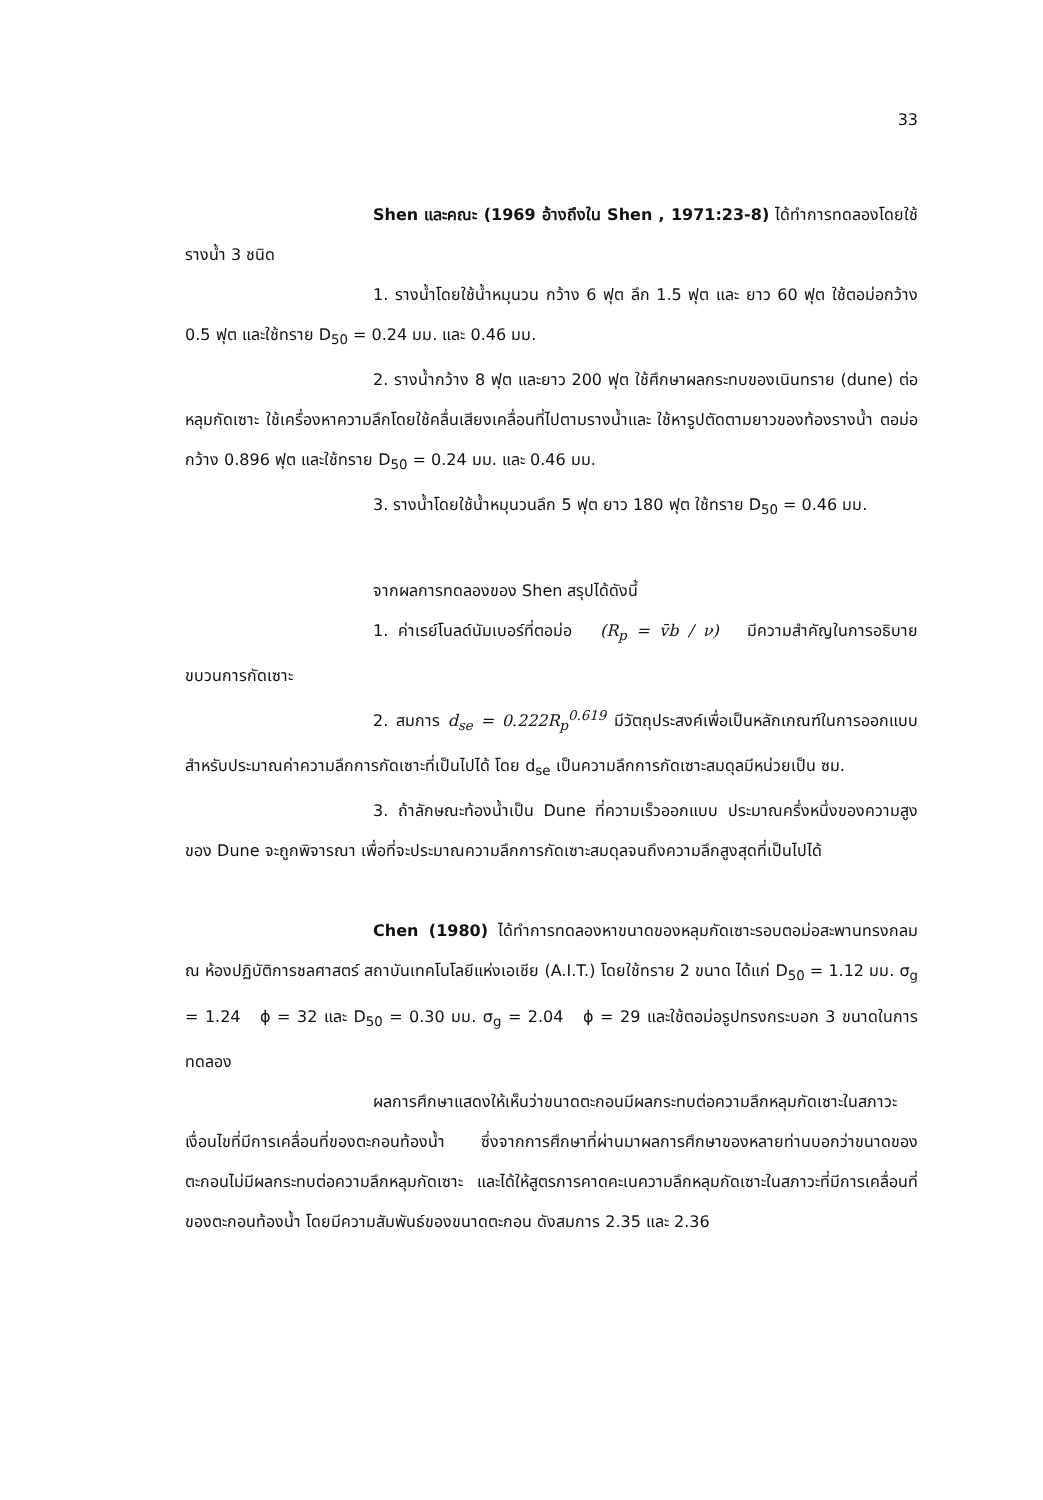33
Shen และคณะ (1969 อ้างถึงใน Shen , 1971:23-8) ได้ทำการทดลองโดยใช้รางน้ำ 3 ชนิด
1. รางน้ำโดยใช้น้ำหมุนวน กว้าง 6 ฟุต ลึก 1.5 ฟุต และ ยาว 60 ฟุต ใช้ตอม่อกว้าง 0.5 ฟุต และใช้ทราย D<sub>50</sub> = 0.24 มม. และ 0.46 มม.
2. รางน้ำกว้าง 8 ฟุต และยาว 200 ฟุต ใช้ศึกษาผลกระทบของเนินทราย (dune) ต่อหลุมกัดเซาะ ใช้เครื่องหาความลึกโดยใช้คลื่นเสียงเคลื่อนที่ไปตามรางน้ำและ ใช้หารูปตัดตามยาวของท้องรางน้ำ ตอม่อกว้าง 0.896 ฟุต และใช้ทราย D<sub>50</sub> = 0.24 มม. และ 0.46 มม.
3. รางน้ำโดยใช้น้ำหมุนวนลึก 5 ฟุต ยาว 180 ฟุต ใช้ทราย D<sub>50</sub> = 0.46 มม.
จากผลการทดลองของ Shen สรุปได้ดังนี้
1. ค่าเรย์โนลด์นัมเบอร์ที่ตอม่อ (R<sub>p</sub> = v̄b / ν) มีความสำคัญในการอธิบายขบวนการกัดเซาะ
2. สมการ d<sub>se</sub> = 0.222R<sub>p</sub><sup>0.619</sup> มีวัตถุประสงค์เพื่อเป็นหลักเกณฑ์ในการออกแบบสำหรับประมาณค่าความลึกการกัดเซาะที่เป็นไปได้ โดย d<sub>se</sub> เป็นความลึกการกัดเซาะสมดุลมีหน่วยเป็น ซม.
3. ถ้าลักษณะท้องน้ำเป็น Dune ที่ความเร็วออกแบบ ประมาณครึ่งหนึ่งของความสูงของ Dune จะถูกพิจารณา เพื่อที่จะประมาณความลึกการกัดเซาะสมดุลจนถึงความลึกสูงสุดที่เป็นไปได้
Chen (1980) ได้ทำการทดลองหาขนาดของหลุมกัดเซาะรอบตอม่อสะพานทรงกลม ณ ห้องปฏิบัติการชลศาสตร์ สถาบันเทคโนโลยีแห่งเอเชีย (A.I.T.) โดยใช้ทราย 2 ขนาด ได้แก่ D<sub>50</sub> = 1.12 มม. σ<sub>g</sub> = 1.24 ϕ = 32 และ D<sub>50</sub> = 0.30 มม. σ<sub>g</sub> = 2.04 ϕ = 29 และใช้ตอม่อรูปทรงกระบอก 3 ขนาดในการทดลอง
ผลการศึกษาแสดงให้เห็นว่าขนาดตะกอนมีผลกระทบต่อความลึกหลุมกัดเซาะในสภาวะเงื่อนไขที่มีการเคลื่อนที่ของตะกอนท้องน้ำ ซึ่งจากการศึกษาที่ผ่านมาผลการศึกษาของหลายท่านบอกว่าขนาดของตะกอนไม่มีผลกระทบต่อความลึกหลุมกัดเซาะ และได้ให้สูตรการคาดคะเนความลึกหลุมกัดเซาะในสภาวะที่มีการเคลื่อนที่ของตะกอนท้องน้ำ โดยมีความสัมพันธ์ของขนาดตะกอน ดังสมการ 2.35 และ 2.36